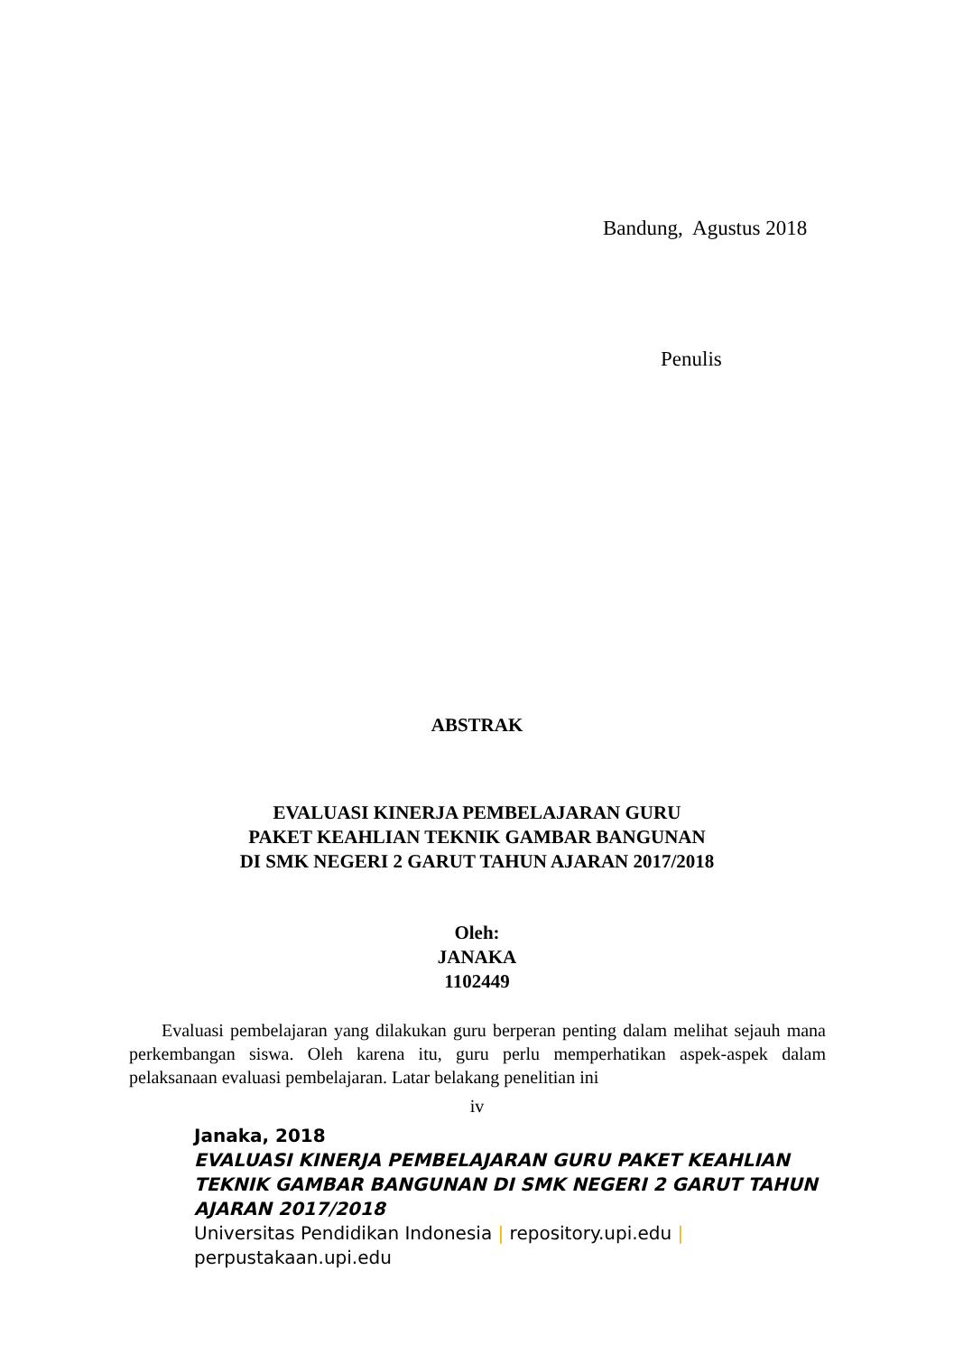Bandung, Agustus 2018
Penulis
ABSTRAK
EVALUASI KINERJA PEMBELAJARAN GURU
PAKET KEAHLIAN TEKNIK GAMBAR BANGUNAN
DI SMK NEGERI 2 GARUT TAHUN AJARAN 2017/2018
Oleh:
JANAKA
1102449
Evaluasi pembelajaran yang dilakukan guru berperan penting dalam melihat sejauh mana perkembangan siswa. Oleh karena itu, guru perlu memperhatikan aspek-aspek dalam pelaksanaan evaluasi pembelajaran. Latar belakang penelitian ini
iv
Janaka, 2018
EVALUASI KINERJA PEMBELAJARAN GURU PAKET KEAHLIAN TEKNIK GAMBAR BANGUNAN DI SMK NEGERI 2 GARUT TAHUN AJARAN 2017/2018
Universitas Pendidikan Indonesia | repository.upi.edu |
perpustakaan.upi.edu